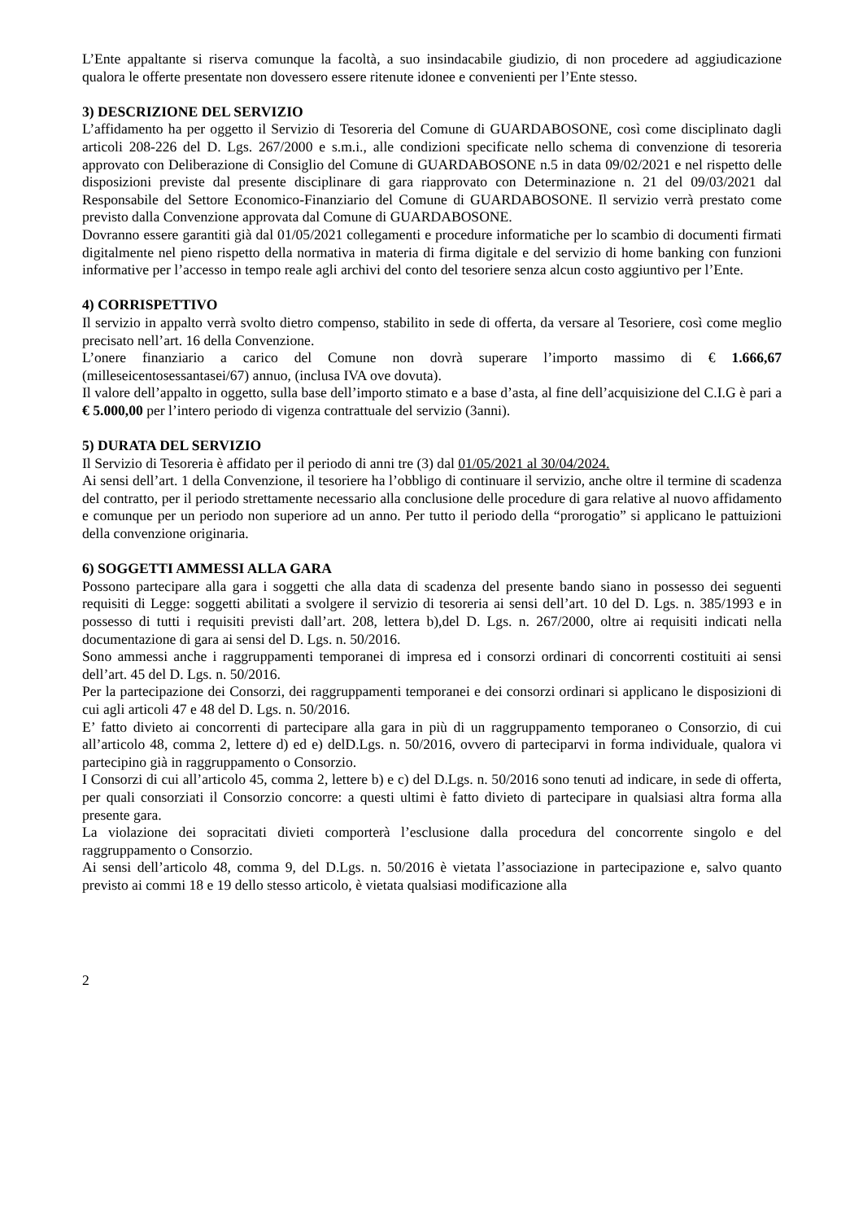L’Ente appaltante si riserva comunque la facoltà, a suo insindacabile giudizio, di non procedere ad aggiudicazione qualora le offerte presentate non dovessero essere ritenute idonee e convenienti per l’Ente stesso.
3) DESCRIZIONE DEL SERVIZIO
L’affidamento ha per oggetto il Servizio di Tesoreria del Comune di GUARDABOSONE, così come disciplinato dagli articoli 208-226 del D. Lgs. 267/2000 e s.m.i., alle condizioni specificate nello schema di convenzione di tesoreria approvato con Deliberazione di Consiglio del Comune di GUARDABOSONE n.5 in data 09/02/2021 e nel rispetto delle disposizioni previste dal presente disciplinare di gara riapprovato con Determinazione n. 21 del 09/03/2021 dal Responsabile del Settore Economico-Finanziario del Comune di GUARDABOSONE. Il servizio verrà prestato come previsto dalla Convenzione approvata dal Comune di GUARDABOSONE.
Dovranno essere garantiti già dal 01/05/2021 collegamenti e procedure informatiche per lo scambio di documenti firmati digitalmente nel pieno rispetto della normativa in materia di firma digitale e del servizio di home banking con funzioni informative per l’accesso in tempo reale agli archivi del conto del tesoriere senza alcun costo aggiuntivo per l’Ente.
4) CORRISPETTIVO
Il servizio in appalto verrà svolto dietro compenso, stabilito in sede di offerta, da versare al Tesoriere, così come meglio precisato nell’art. 16 della Convenzione.
L’onere finanziario a carico del Comune non dovrà superare l’importo massimo di € 1.666,67 (milleseicentosessantasei/67) annuo, (inclusa IVA ove dovuta).
Il valore dell’appalto in oggetto, sulla base dell’importo stimato e a base d’asta, al fine dell’acquisizione del C.I.G è pari a € 5.000,00 per l’intero periodo di vigenza contrattuale del servizio (3anni).
5) DURATA DEL SERVIZIO
Il Servizio di Tesoreria è affidato per il periodo di anni tre (3) dal 01/05/2021 al 30/04/2024.
Ai sensi dell’art. 1 della Convenzione, il tesoriere ha l’obbligo di continuare il servizio, anche oltre il termine di scadenza del contratto, per il periodo strettamente necessario alla conclusione delle procedure di gara relative al nuovo affidamento e comunque per un periodo non superiore ad un anno. Per tutto il periodo della “prorogatio” si applicano le pattuizioni della convenzione originaria.
6) SOGGETTI AMMESSI ALLA GARA
Possono partecipare alla gara i soggetti che alla data di scadenza del presente bando siano in possesso dei seguenti requisiti di Legge: soggetti abilitati a svolgere il servizio di tesoreria ai sensi dell’art. 10 del D. Lgs. n. 385/1993 e in possesso di tutti i requisiti previsti dall’art. 208, lettera b),del D. Lgs. n. 267/2000, oltre ai requisiti indicati nella documentazione di gara ai sensi del D. Lgs. n. 50/2016.
Sono ammessi anche i raggruppamenti temporanei di impresa ed i consorzi ordinari di concorrenti costituiti ai sensi dell’art. 45 del D. Lgs. n. 50/2016.
Per la partecipazione dei Consorzi, dei raggruppamenti temporanei e dei consorzi ordinari si applicano le disposizioni di cui agli articoli 47 e 48 del D. Lgs. n. 50/2016.
E’ fatto divieto ai concorrenti di partecipare alla gara in più di un raggruppamento temporaneo o Consorzio, di cui all’articolo 48, comma 2, lettere d) ed e) delD.Lgs. n. 50/2016, ovvero di parteciparvi in forma individuale, qualora vi partecipino già in raggruppamento o Consorzio.
I Consorzi di cui all’articolo 45, comma 2, lettere b) e c) del D.Lgs. n. 50/2016 sono tenuti ad indicare, in sede di offerta, per quali consorziati il Consorzio concorre: a questi ultimi è fatto divieto di partecipare in qualsiasi altra forma alla presente gara.
La violazione dei sopracitati divieti comporterà l’esclusione dalla procedura del concorrente singolo e del raggruppamento o Consorzio.
Ai sensi dell’articolo 48, comma 9, del D.Lgs. n. 50/2016 è vietata l’associazione in partecipazione e, salvo quanto previsto ai commi 18 e 19 dello stesso articolo, è vietata qualsiasi modificazione alla
2